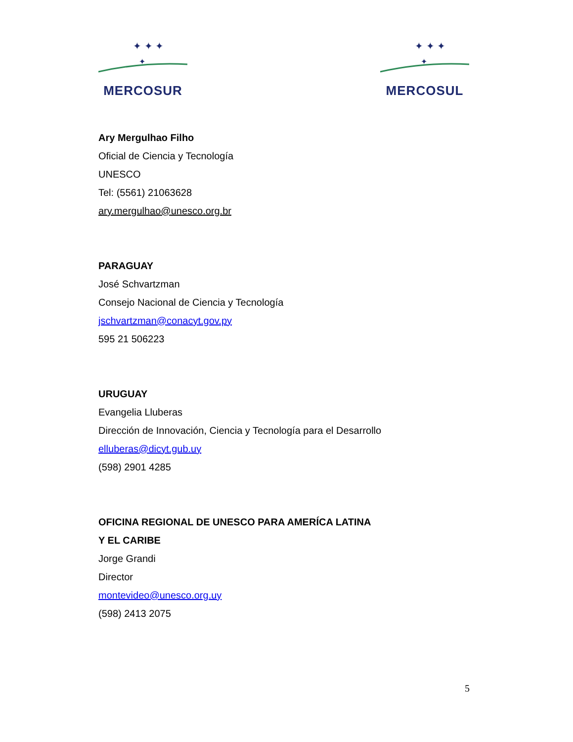✦ ✦ ✦
✦
MERCOSUR
✦ ✦ ✦
✦
MERCOSUL
Ary Mergulhao Filho
Oficial de Ciencia y Tecnología
UNESCO
Tel: (5561) 21063628
ary.mergulhao@unesco.org.br
PARAGUAY
José Schvartzman
Consejo Nacional de Ciencia y Tecnología
jschvartzman@conacyt.gov.py
595 21 506223
URUGUAY
Evangelia Lluberas
Dirección de Innovación, Ciencia y Tecnología para el Desarrollo
elluberas@dicyt.gub.uy
(598) 2901 4285
OFICINA REGIONAL DE UNESCO PARA AMERÍCA LATINA
Y EL CARIBE
Jorge Grandi
Director
montevideo@unesco.org.uy
(598) 2413 2075
5